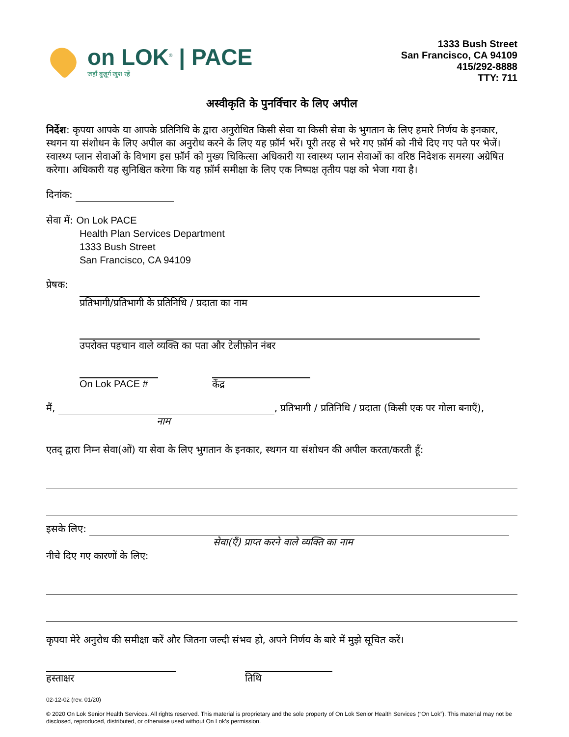on LOK<sup>®</sup> | PACE
जहाँ बुज़ूर्ग खुश रहें
1333 Bush Street
San Francisco, CA 94109
415/292-8888
TTY: 711
अस्वीकृति के पुनर्विचार के लिए अपील
निर्देश: कृपया आपके या आपके प्रतिनिधि के द्वारा अनुरोधित किसी सेवा या किसी सेवा के भुगतान के लिए हमारे निर्णय के इनकार, स्थगन या संशोधन के लिए अपील का अनुरोध करने के लिए यह फ़ॉर्म भरें। पूरी तरह से भरे गए फ़ॉर्म को नीचे दिए गए पते पर भेजें। स्वास्थ्य प्लान सेवाओं के विभाग इस फ़ॉर्म को मुख्य चिकित्सा अधिकारी या स्वास्थ्य प्लान सेवाओं का वरिष्ठ निदेशक समस्या अग्रेषित करेगा। अधिकारी यह सुनिश्चित करेगा कि यह फ़ॉर्म समीक्षा के लिए एक निष्पक्ष तृतीय पक्ष को भेजा गया है।
दिनांक:
सेवा में: On Lok PACE
Health Plan Services Department
1333 Bush Street
San Francisco, CA 94109
प्रेषक:
प्रतिभागी/प्रतिभागी के प्रतिनिधि / प्रदाता का नाम
उपरोक्त पहचान वाले व्यक्ति का पता और टेलीफ़ोन नंबर
On Lok PACE # केंद्र
मैं, , प्रतिभागी / प्रतिनिधि / प्रदाता (किसी एक पर गोला बनाएँ),
नाम
एतद् द्वारा निम्न सेवा(ओं) या सेवा के लिए भुगतान के इनकार, स्थगन या संशोधन की अपील करता/करती हूँ:
इसके लिए:
सेवा(एँ) प्राप्त करने वाले व्यक्ति का नाम
नीचे दिए गए कारणों के लिए:
कृपया मेरे अनुरोध की समीक्षा करें और जितना जल्दी संभव हो, अपने निर्णय के बारे में मुझे सूचित करें।
हस्ताक्षर तिथि
02-12-02 (rev. 01/20)
© 2020 On Lok Senior Health Services. All rights reserved. This material is proprietary and the sole property of On Lok Senior Health Services (“On Lok”). This material may not be disclosed, reproduced, distributed, or otherwise used without On Lok’s permission.